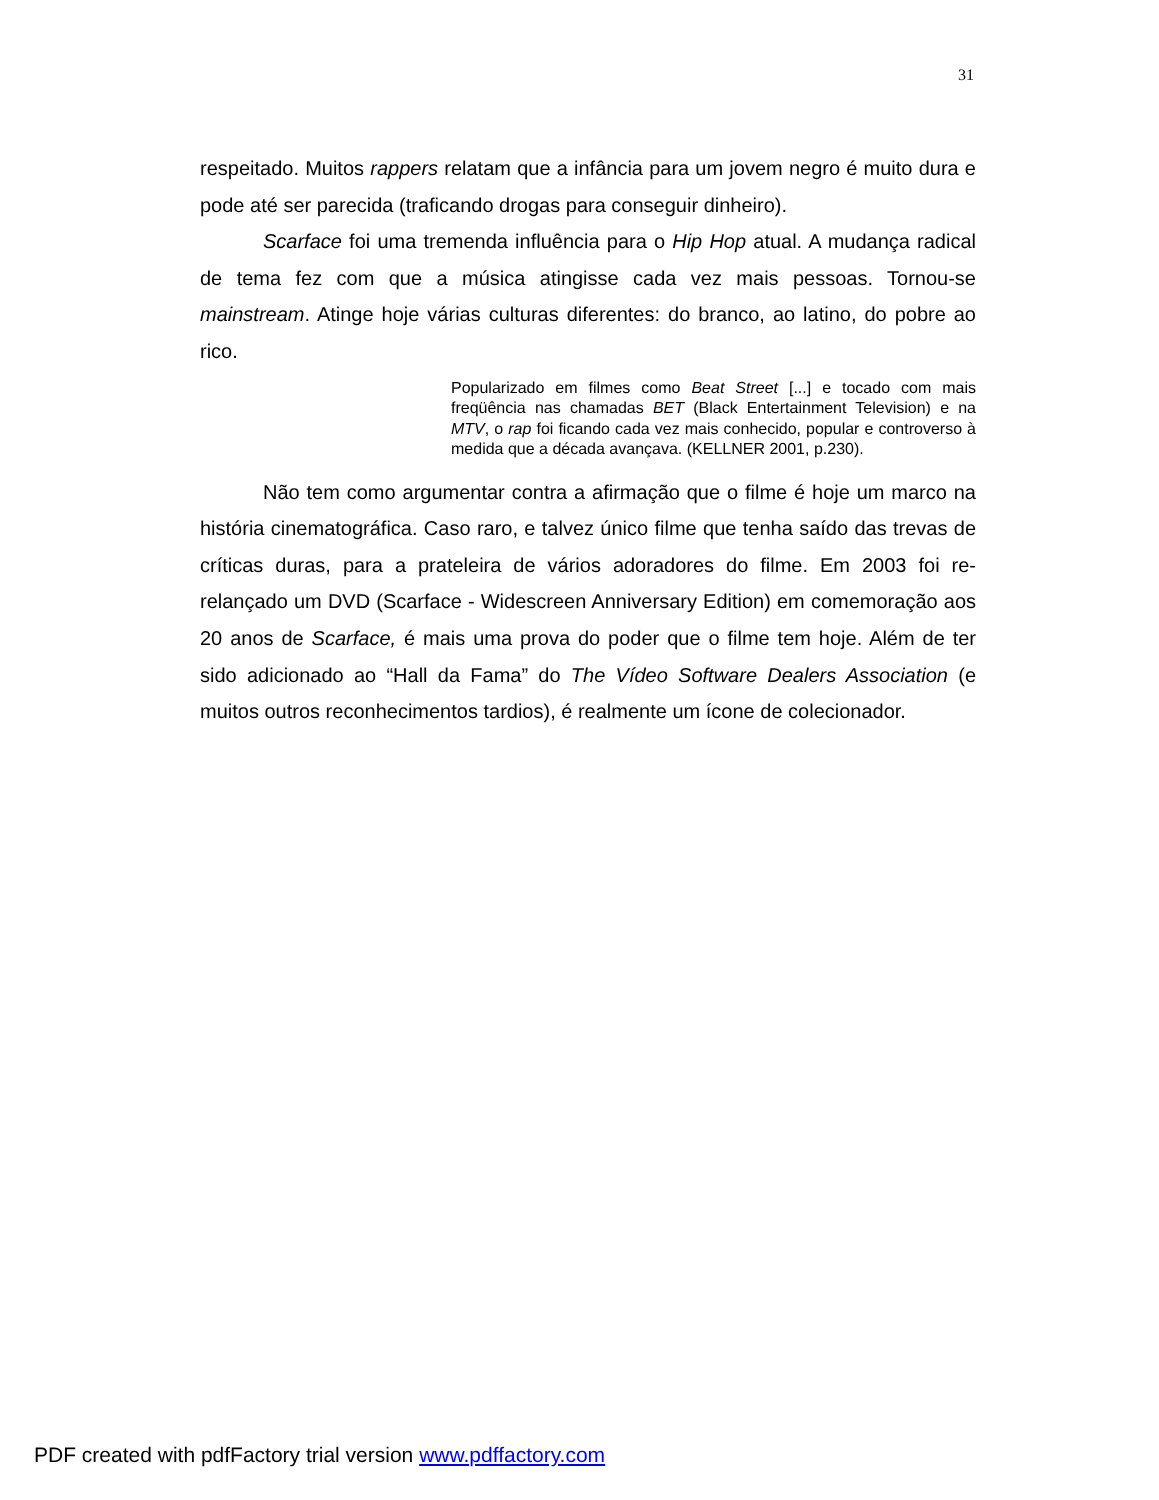31
respeitado. Muitos rappers relatam que a infância para um jovem negro é muito dura e pode até ser parecida (traficando drogas para conseguir dinheiro).
Scarface foi uma tremenda influência para o Hip Hop atual. A mudança radical de tema fez com que a música atingisse cada vez mais pessoas. Tornou-se mainstream. Atinge hoje várias culturas diferentes: do branco, ao latino, do pobre ao rico.
Popularizado em filmes como Beat Street [...] e tocado com mais freqüência nas chamadas BET (Black Entertainment Television) e na MTV, o rap foi ficando cada vez mais conhecido, popular e controverso à medida que a década avançava. (KELLNER 2001, p.230).
Não tem como argumentar contra a afirmação que o filme é hoje um marco na história cinematográfica. Caso raro, e talvez único filme que tenha saído das trevas de críticas duras, para a prateleira de vários adoradores do filme. Em 2003 foi re-relançado um DVD (Scarface - Widescreen Anniversary Edition) em comemoração aos 20 anos de Scarface, é mais uma prova do poder que o filme tem hoje. Além de ter sido adicionado ao “Hall da Fama” do The Vídeo Software Dealers Association (e muitos outros reconhecimentos tardios), é realmente um ícone de colecionador.
PDF created with pdfFactory trial version www.pdffactory.com